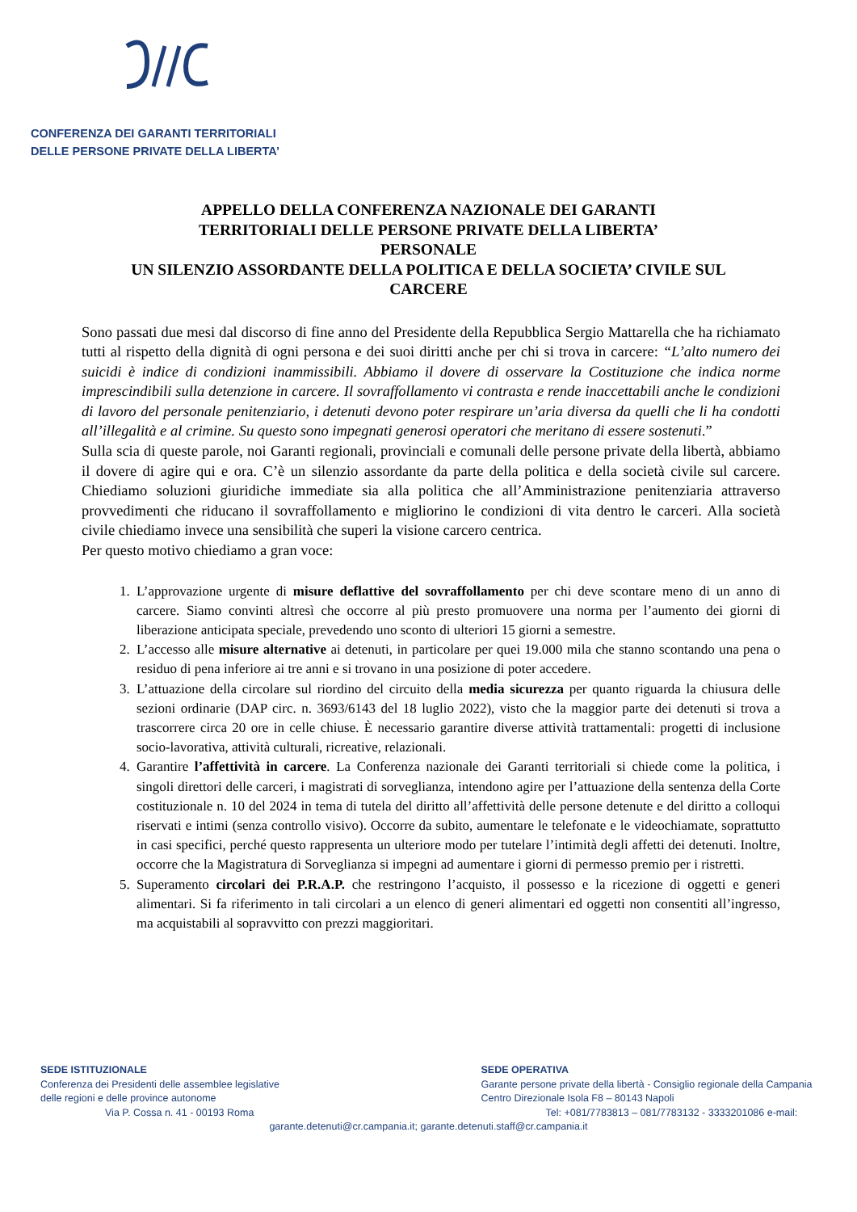CONFERENZA DEI GARANTI TERRITORIALI
DELLE PERSONE PRIVATE DELLA LIBERTA’
APPELLO DELLA CONFERENZA NAZIONALE DEI GARANTI
TERRITORIALI DELLE PERSONE PRIVATE DELLA LIBERTA’
PERSONALE
UN SILENZIO ASSORDANTE DELLA POLITICA E DELLA SOCIETA’ CIVILE SUL
CARCERE
Sono passati due mesi dal discorso di fine anno del Presidente della Repubblica Sergio Mattarella che ha richiamato tutti al rispetto della dignità di ogni persona e dei suoi diritti anche per chi si trova in carcere: “L’alto numero dei suicidi è indice di condizioni inammissibili. Abbiamo il dovere di osservare la Costituzione che indica norme imprescindibili sulla detenzione in carcere. Il sovraffollamento vi contrasta e rende inaccettabili anche le condizioni di lavoro del personale penitenziario, i detenuti devono poter respirare un’aria diversa da quelli che li ha condotti all’illegalità e al crimine. Su questo sono impegnati generosi operatori che meritano di essere sostenuti.”
Sulla scia di queste parole, noi Garanti regionali, provinciali e comunali delle persone private della libertà, abbiamo il dovere di agire qui e ora. C’è un silenzio assordante da parte della politica e della società civile sul carcere. Chiediamo soluzioni giuridiche immediate sia alla politica che all’Amministrazione penitenziaria attraverso provvedimenti che riducano il sovraffollamento e migliorino le condizioni di vita dentro le carceri. Alla società civile chiediamo invece una sensibilità che superi la visione carcero centrica.
Per questo motivo chiediamo a gran voce:
1. L’approvazione urgente di misure deflattive del sovraffollamento per chi deve scontare meno di un anno di carcere. Siamo convinti altresì che occorre al più presto promuovere una norma per l’aumento dei giorni di liberazione anticipata speciale, prevedendo uno sconto di ulteriori 15 giorni a semestre.
2. L’accesso alle misure alternative ai detenuti, in particolare per quei 19.000 mila che stanno scontando una pena o residuo di pena inferiore ai tre anni e si trovano in una posizione di poter accedere.
3. L’attuazione della circolare sul riordino del circuito della media sicurezza per quanto riguarda la chiusura delle sezioni ordinarie (DAP circ. n. 3693/6143 del 18 luglio 2022), visto che la maggior parte dei detenuti si trova a trascorrere circa 20 ore in celle chiuse. È necessario garantire diverse attività trattamentali: progetti di inclusione socio-lavorativa, attività culturali, ricreative, relazionali.
4. Garantire l’affettività in carcere. La Conferenza nazionale dei Garanti territoriali si chiede come la politica, i singoli direttori delle carceri, i magistrati di sorveglianza, intendono agire per l’attuazione della sentenza della Corte costituzionale n. 10 del 2024 in tema di tutela del diritto all’affettività delle persone detenute e del diritto a colloqui riservati e intimi (senza controllo visivo). Occorre da subito, aumentare le telefonate e le videochiamate, soprattutto in casi specifici, perché questo rappresenta un ulteriore modo per tutelare l’intimità degli affetti dei detenuti. Inoltre, occorre che la Magistratura di Sorveglianza si impegni ad aumentare i giorni di permesso premio per i ristretti.
5. Superamento circolari dei P.R.A.P. che restringono l’acquisto, il possesso e la ricezione di oggetti e generi alimentari. Si fa riferimento in tali circolari a un elenco di generi alimentari ed oggetti non consentiti all’ingresso, ma acquistabili al sopravvitto con prezzi maggioritari.
SEDE ISTITUZIONALE
Conferenza dei Presidenti delle assemblee legislative
delle regioni e delle province autonome
Via P. Cossa n. 41 - 00193 Roma
SEDE OPERATIVA
Garante persone private della libertà - Consiglio regionale della Campania
Centro Direzionale Isola F8 – 80143 Napoli
Tel: +081/7783813 – 081/7783132 - 3333201086 e-mail:
garante.detenuti@cr.campania.it; garante.detenuti.staff@cr.campania.it